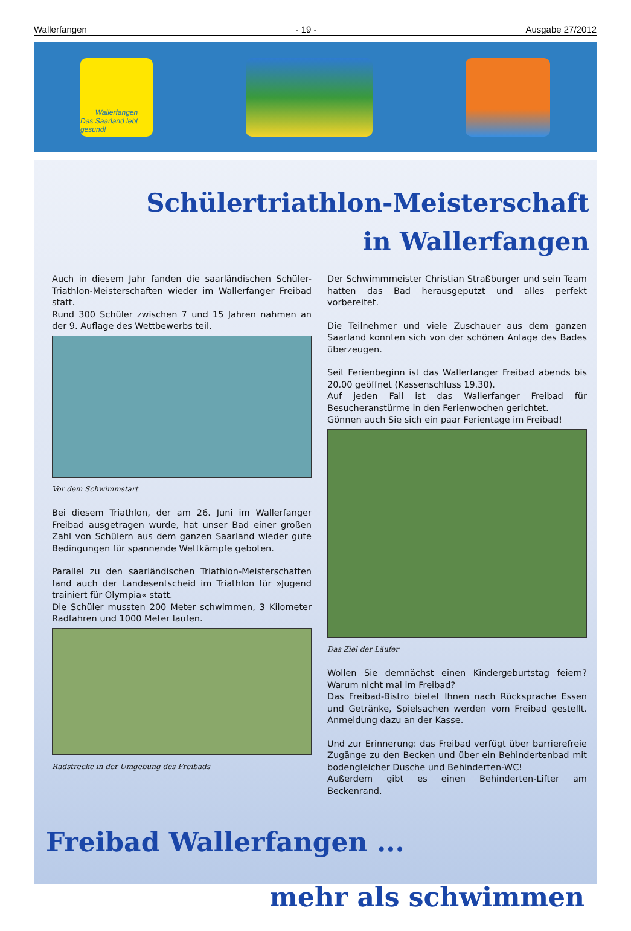Wallerfangen - 19 - Ausgabe 27/2012
Wallerfangen
Das Saarland lebt gesund!
Schülertriathlon-Meisterschaft
in Wallerfangen
Auch in diesem Jahr fanden die saarländischen Schüler-Triathlon-Meisterschaften wieder im Wallerfanger Freibad statt.
Rund 300 Schüler zwischen 7 und 15 Jahren nahmen an der 9. Auflage des Wettbewerbs teil.
Vor dem Schwimmstart
Bei diesem Triathlon, der am 26. Juni im Wallerfanger Freibad ausgetragen wurde, hat unser Bad einer großen Zahl von Schülern aus dem ganzen Saarland wieder gute Bedingungen für spannende Wettkämpfe geboten.
Parallel zu den saarländischen Triathlon-Meisterschaften fand auch der Landesentscheid im Triathlon für »Jugend trainiert für Olympia« statt.
Die Schüler mussten 200 Meter schwimmen, 3 Kilometer Radfahren und 1000 Meter laufen.
Radstrecke in der Umgebung des Freibads
Der Schwimmmeister Christian Straßburger und sein Team hatten das Bad herausgeputzt und alles perfekt vorbereitet.
Die Teilnehmer und viele Zuschauer aus dem ganzen Saarland konnten sich von der schönen Anlage des Bades überzeugen.
Seit Ferienbeginn ist das Wallerfanger Freibad abends bis 20.00 geöffnet (Kassenschluss 19.30).
Auf jeden Fall ist das Wallerfanger Freibad für Besucheranstürme in den Ferienwochen gerichtet.
Gönnen auch Sie sich ein paar Ferientage im Freibad!
Das Ziel der Läufer
Wollen Sie demnächst einen Kindergeburtstag feiern? Warum nicht mal im Freibad?
Das Freibad-Bistro bietet Ihnen nach Rücksprache Essen und Getränke, Spielsachen werden vom Freibad gestellt. Anmeldung dazu an der Kasse.
Und zur Erinnerung: das Freibad verfügt über barrierefreie Zugänge zu den Becken und über ein Behindertenbad mit bodengleicher Dusche und Behinderten-WC!
Außerdem gibt es einen Behinderten-Lifter am Beckenrand.
Freibad Wallerfangen ...
mehr als schwimmen